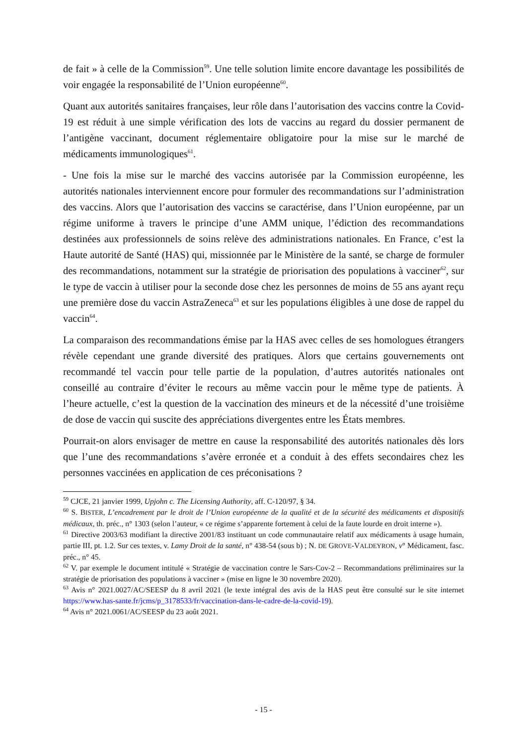de fait » à celle de la Commission<sup>59</sup>. Une telle solution limite encore davantage les possibilités de voir engagée la responsabilité de l’Union européenne<sup>60</sup>.
Quant aux autorités sanitaires françaises, leur rôle dans l’autorisation des vaccins contre la Covid-19 est réduit à une simple vérification des lots de vaccins au regard du dossier permanent de l’antigène vaccinant, document réglementaire obligatoire pour la mise sur le marché de médicaments immunologiques<sup>61</sup>.
- Une fois la mise sur le marché des vaccins autorisée par la Commission européenne, les autorités nationales interviennent encore pour formuler des recommandations sur l’administration des vaccins. Alors que l’autorisation des vaccins se caractérise, dans l’Union européenne, par un régime uniforme à travers le principe d’une AMM unique, l’édiction des recommandations destinées aux professionnels de soins relève des administrations nationales. En France, c’est la Haute autorité de Santé (HAS) qui, missionnée par le Ministère de la santé, se charge de formuler des recommandations, notamment sur la stratégie de priorisation des populations à vacciner<sup>62</sup>, sur le type de vaccin à utiliser pour la seconde dose chez les personnes de moins de 55 ans ayant reçu une première dose du vaccin AstraZeneca<sup>63</sup> et sur les populations éligibles à une dose de rappel du vaccin<sup>64</sup>.
La comparaison des recommandations émise par la HAS avec celles de ses homologues étrangers révèle cependant une grande diversité des pratiques. Alors que certains gouvernements ont recommandé tel vaccin pour telle partie de la population, d’autres autorités nationales ont conseillé au contraire d’éviter le recours au même vaccin pour le même type de patients. À l’heure actuelle, c’est la question de la vaccination des mineurs et de la nécessité d’une troisième de dose de vaccin qui suscite des appréciations divergentes entre les États membres.
Pourrait-on alors envisager de mettre en cause la responsabilité des autorités nationales dès lors que l’une des recommandations s’avère erronée et a conduit à des effets secondaires chez les personnes vaccinées en application de ces préconisations ?
<sup>59</sup> CJCE, 21 janvier 1999, Upjohn c. The Licensing Authority, aff. C-120/97, § 34.
<sup>60</sup> S. BISTER, L’encadrement par le droit de l’Union européenne de la qualité et de la sécurité des médicaments et dispositifs médicaux, th. préc., n° 1303 (selon l’auteur, « ce régime s’apparente fortement à celui de la faute lourde en droit interne »).
<sup>61</sup> Directive 2003/63 modifiant la directive 2001/83 instituant un code communautaire relatif aux médicaments à usage humain, partie III, pt. 1.2. Sur ces textes, v. Lamy Droit de la santé, n° 438-54 (sous b) ; N. DE GROVE-VALDEYRON, v° Médicament, fasc. préc., n° 45.
<sup>62</sup> V. par exemple le document intitulé « Stratégie de vaccination contre le Sars-Cov-2 – Recommandations préliminaires sur la stratégie de priorisation des populations à vacciner » (mise en ligne le 30 novembre 2020).
<sup>63</sup> Avis n° 2021.0027/AC/SEESP du 8 avril 2021 (le texte intégral des avis de la HAS peut être consulté sur le site internet https://www.has-sante.fr/jcms/p_3178533/fr/vaccination-dans-le-cadre-de-la-covid-19).
<sup>64</sup> Avis n° 2021.0061/AC/SEESP du 23 août 2021.
- 15 -